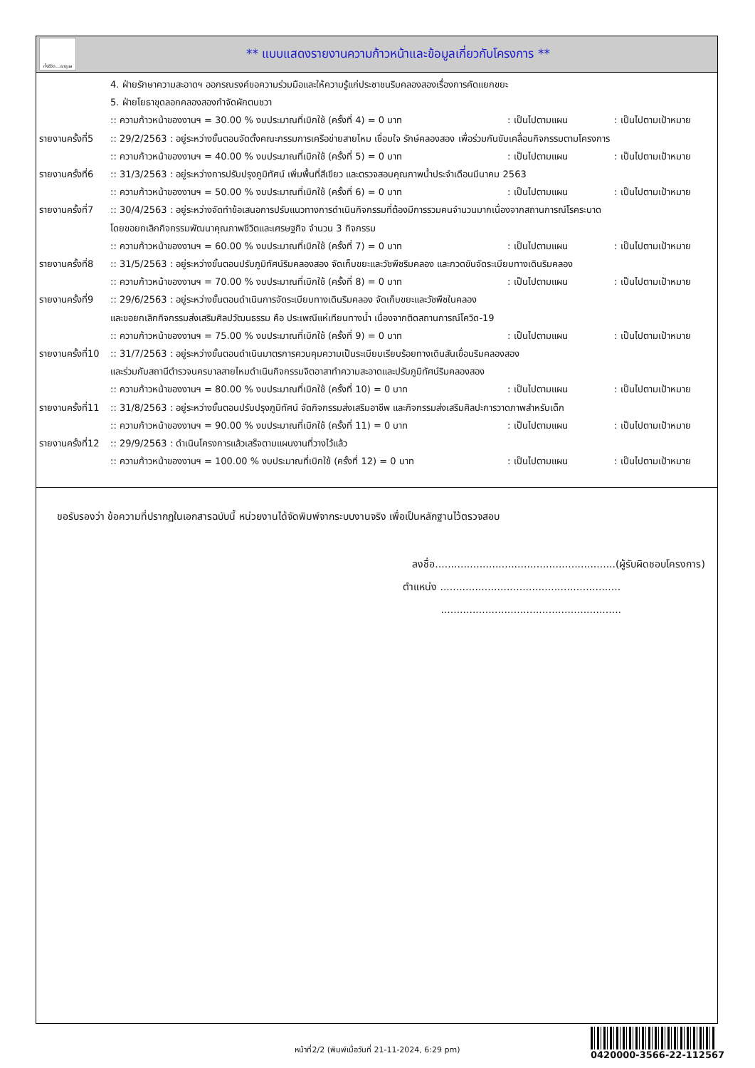ทั้งชีวิต...เราดูแล
** แบบแสดงรายงานความก้าวหน้าและข้อมูลเกี่ยวกับโครงการ **
4. ฝ่ายรักษาความสะอาดฯ ออกรณรงค์ขอความร่วมมือและให้ความรู้แก่ประชาชนริมคลองสองเรื่องการคัดแยกขยะ
5. ฝ่ายโยธาขุดลอกคลองสองกำจัดผักตบชวา
:: ความก้าวหน้าของงานฯ = 30.00 % งบประมาณที่เบิกใช้ (ครั้งที่ 4) = 0 บาท: เป็นไปตามแผน: เป็นไปตามเป้าหมาย
รายงานครั้งที่5
:: 29/2/2563 : อยู่ระหว่างขั้นตอนจัดตั้งคณะกรรมการเครือข่ายสายไหม เชื่อมใจ รักษ์คลองสอง เพื่อร่วมกันขับเคลื่อนกิจกรรมตามโครงการ
:: ความก้าวหน้าของงานฯ = 40.00 % งบประมาณที่เบิกใช้ (ครั้งที่ 5) = 0 บาท: เป็นไปตามแผน: เป็นไปตามเป้าหมาย
รายงานครั้งที่6
:: 31/3/2563 : อยู่ระหว่างการปรับปรุงภูมิทัศน์ เพิ่มพื้นที่สีเขียว และตรวจสอบคุณภาพน้ำประจำเดือนมีนาคม 2563
:: ความก้าวหน้าของงานฯ = 50.00 % งบประมาณที่เบิกใช้ (ครั้งที่ 6) = 0 บาท: เป็นไปตามแผน: เป็นไปตามเป้าหมาย
รายงานครั้งที่7
:: 30/4/2563 : อยู่ระหว่างจัดทำข้อเสนอการปรับแนวทางการดำเนินกิจกรรมที่ต้องมีการรวมคนจำนวนมากเนื่องจากสถานการณ์โรคระบาด
โดยขอยกเลิกกิจกรรมพัฒนาคุณภาพชีวิตและเศรษฐกิจ จำนวน 3 กิจกรรม
:: ความก้าวหน้าของงานฯ = 60.00 % งบประมาณที่เบิกใช้ (ครั้งที่ 7) = 0 บาท: เป็นไปตามแผน: เป็นไปตามเป้าหมาย
รายงานครั้งที่8
:: 31/5/2563 : อยู่ระหว่างขั้นตอนปรับภูมิทัศน์ริมคลองสอง จัดเก็บขยะและวัชพืชริมคลอง และกวดขันจัดระเบียบทางเดินริมคลอง
:: ความก้าวหน้าของงานฯ = 70.00 % งบประมาณที่เบิกใช้ (ครั้งที่ 8) = 0 บาท: เป็นไปตามแผน: เป็นไปตามเป้าหมาย
รายงานครั้งที่9
:: 29/6/2563 : อยู่ระหว่างขั้นตอนดำเนินการจัดระเบียบทางเดินริมคลอง จัดเก็บขยะและวัชพืชในคลอง
และขอยกเลิกกิจกรรมส่งเสริมศิลปวัฒนธรรม คือ ประเพณีแห่เทียนทางน้ำ เนื่องจากติดสถานการณ์โควิด-19
:: ความก้าวหน้าของงานฯ = 75.00 % งบประมาณที่เบิกใช้ (ครั้งที่ 9) = 0 บาท: เป็นไปตามแผน: เป็นไปตามเป้าหมาย
รายงานครั้งที่10
:: 31/7/2563 : อยู่ระหว่างขั้นตอนดำเนินมาตรการควบคุมความเป็นระเบียบเรียบร้อยทางเดินสันเขื่อนริมคลองสอง
และร่วมกับสถานีตำรวจนครบาลสายไหมดำเนินกิจกรรมจิตอาสาทำความสะอาดและปรับภูมิทัศน์ริมคลองสอง
:: ความก้าวหน้าของงานฯ = 80.00 % งบประมาณที่เบิกใช้ (ครั้งที่ 10) = 0 บาท: เป็นไปตามแผน: เป็นไปตามเป้าหมาย
รายงานครั้งที่11
:: 31/8/2563 : อยู่ระหว่างขั้นตอนปรับปรุงภูมิทัศน์ จัดกิจกรรมส่งเสริมอาชีพ และกิจกรรมส่งเสริมศิลปะการวาดภาพสำหรับเด็ก
:: ความก้าวหน้าของงานฯ = 90.00 % งบประมาณที่เบิกใช้ (ครั้งที่ 11) = 0 บาท: เป็นไปตามแผน: เป็นไปตามเป้าหมาย
รายงานครั้งที่12
:: 29/9/2563 : ดำเนินโครงการแล้วเสร็จตามแผนงานที่วางไว้แล้ว
:: ความก้าวหน้าของงานฯ = 100.00 % งบประมาณที่เบิกใช้ (ครั้งที่ 12) = 0 บาท: เป็นไปตามแผน: เป็นไปตามเป้าหมาย
ขอรับรองว่า ข้อความที่ปรากฏในเอกสารฉบับนี้ หน่วยงานได้จัดพิมพ์จากระบบงานจริง เพื่อเป็นหลักฐานไว้ตรวจสอบ
ลงชื่อ.........................................................(ผู้รับผิดชอบโครงการ)
ตำแหน่ง .........................................................
.........................................................
หน้าที่2/2 (พิมพ์เมื่อวันที่ 21-11-2024, 6:29 pm)
0420000-3566-22-112567